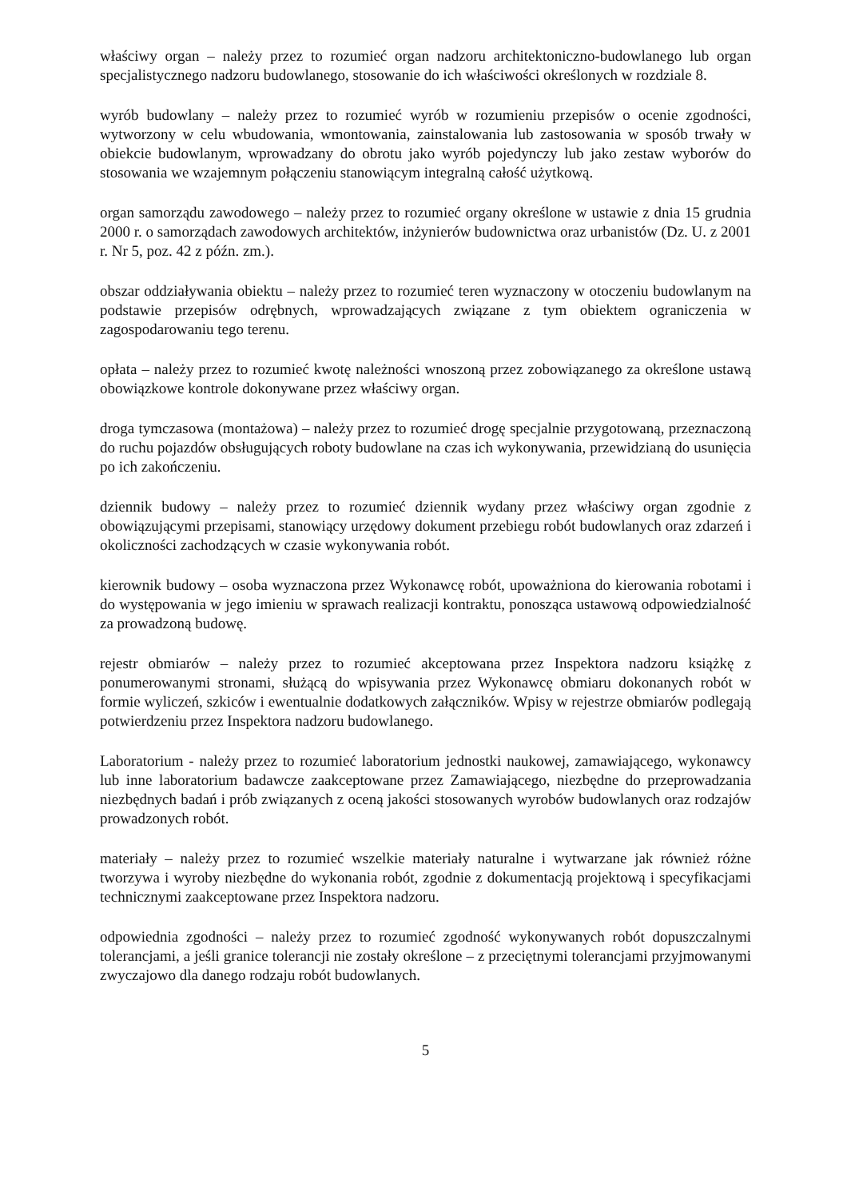właściwy organ – należy przez to rozumieć organ nadzoru architektoniczno-budowlanego lub organ specjalistycznego nadzoru budowlanego, stosowanie do ich właściwości określonych w rozdziale 8.
wyrób budowlany – należy przez to rozumieć wyrób w rozumieniu przepisów o ocenie zgodności, wytworzony w celu wbudowania, wmontowania, zainstalowania lub zastosowania w sposób trwały w obiekcie budowlanym, wprowadzany do obrotu jako wyrób pojedynczy lub jako zestaw wyborów do stosowania we wzajemnym połączeniu stanowiącym integralną całość użytkową.
organ samorządu zawodowego – należy przez to rozumieć organy określone w ustawie z dnia 15 grudnia 2000 r. o samorządach zawodowych architektów, inżynierów budownictwa oraz urbanistów (Dz. U. z 2001 r. Nr 5, poz. 42 z późn. zm.).
obszar oddziaływania obiektu – należy przez to rozumieć teren wyznaczony w otoczeniu budowlanym na podstawie przepisów odrębnych, wprowadzających związane z tym obiektem ograniczenia w zagospodarowaniu tego terenu.
opłata – należy przez to rozumieć kwotę należności wnoszoną przez zobowiązanego za określone ustawą obowiązkowe kontrole dokonywane przez właściwy organ.
droga tymczasowa (montażowa) – należy przez to rozumieć drogę specjalnie przygotowaną, przeznaczoną do ruchu pojazdów obsługujących roboty budowlane na czas ich wykonywania, przewidzianą do usunięcia po ich zakończeniu.
dziennik budowy – należy przez to rozumieć dziennik wydany przez właściwy organ zgodnie z obowiązującymi przepisami, stanowiący urzędowy dokument przebiegu robót budowlanych oraz zdarzeń i okoliczności zachodzących w czasie wykonywania robót.
kierownik budowy – osoba wyznaczona przez Wykonawcę robót, upoważniona do kierowania robotami i do występowania w jego imieniu w sprawach realizacji kontraktu, ponosząca ustawową odpowiedzialność za prowadzoną budowę.
rejestr obmiarów – należy przez to rozumieć akceptowana przez Inspektora nadzoru książkę z ponumerowanymi stronami, służącą do wpisywania przez Wykonawcę obmiaru dokonanych robót w formie wyliczeń, szkiców i ewentualnie dodatkowych załączników. Wpisy w rejestrze obmiarów podlegają potwierdzeniu przez Inspektora nadzoru budowlanego.
Laboratorium - należy przez to rozumieć laboratorium jednostki naukowej, zamawiającego, wykonawcy lub inne laboratorium badawcze zaakceptowane przez Zamawiającego, niezbędne do przeprowadzania niezbędnych badań i prób związanych z oceną jakości stosowanych wyrobów budowlanych oraz rodzajów prowadzonych robót.
materiały – należy przez to rozumieć wszelkie materiały naturalne i wytwarzane jak również różne tworzywa i wyroby niezbędne do wykonania robót, zgodnie z dokumentacją projektową i specyfikacjami technicznymi zaakceptowane przez Inspektora nadzoru.
odpowiednia zgodności – należy przez to rozumieć zgodność wykonywanych robót dopuszczalnymi tolerancjami, a jeśli granice tolerancji nie zostały określone – z przeciętnymi tolerancjami przyjmowanymi zwyczajowo dla danego rodzaju robót budowlanych.
5